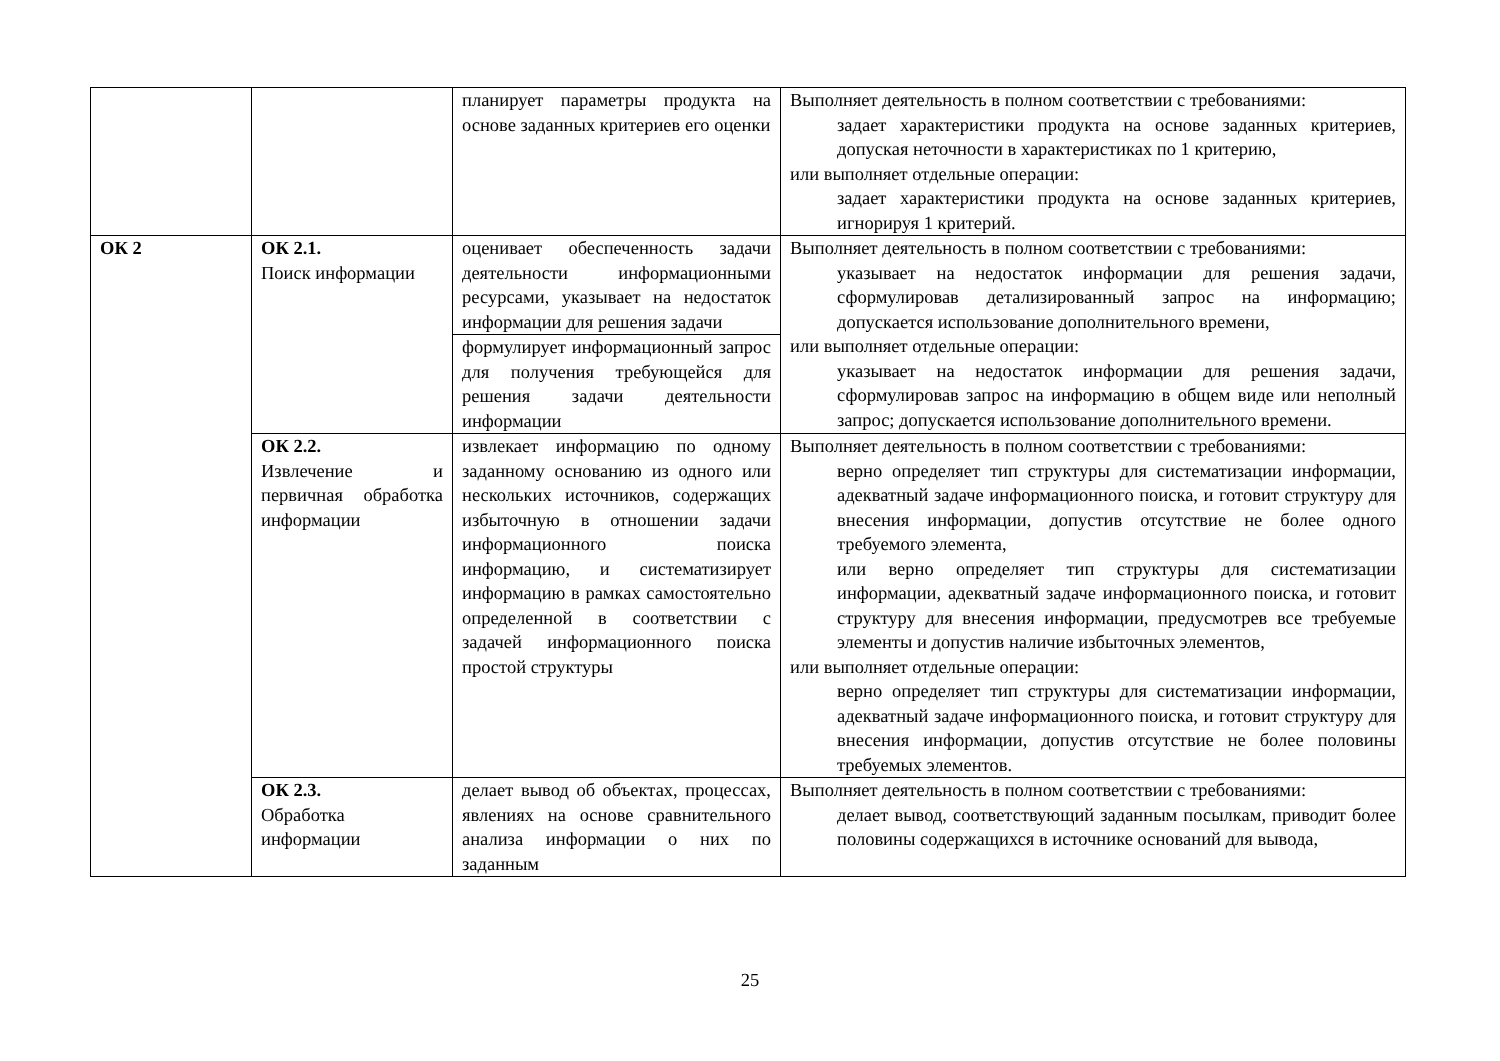| | | планирует параметры продукта на основе заданных критериев его оценки | Выполняет деятельность в полном соответствии с требованиями: задает характеристики продукта на основе заданных критериев, допуская неточности в характеристиках по 1 критерию, или выполняет отдельные операции: задает характеристики продукта на основе заданных критериев, игнорируя 1 критерий. |
| ОК 2 | ОК 2.1. Поиск информации | оценивает обеспеченность задачи деятельности информационными ресурсами, указывает на недостаток информации для решения задачи | Выполняет деятельность в полном соответствии с требованиями: указывает на недостаток информации для решения задачи, сформулировав детализированный запрос на информацию; допускается использование дополнительного времени, или выполняет отдельные операции: указывает на недостаток информации для решения задачи, сформулировав запрос на информацию в общем виде или неполный запрос; допускается использование дополнительного времени. |
| | | формулирует информационный запрос для получения требующейся для решения задачи деятельности информации | |
| | ОК 2.2. Извлечение и первичная обработка информации | извлекает информацию по одному заданному основанию из одного или нескольких источников, содержащих избыточную в отношении задачи информационного поиска информацию, и систематизирует информацию в рамках самостоятельно определенной в соответствии с задачей информационного поиска простой структуры | Выполняет деятельность в полном соответствии с требованиями: верно определяет тип структуры для систематизации информации, адекватный задаче информационного поиска, и готовит структуру для внесения информации, допустив отсутствие не более одного требуемого элемента, или верно определяет тип структуры для систематизации информации, адекватный задаче информационного поиска, и готовит структуру для внесения информации, предусмотрев все требуемые элементы и допустив наличие избыточных элементов, или выполняет отдельные операции: верно определяет тип структуры для систематизации информации, адекватный задаче информационного поиска, и готовит структуру для внесения информации, допустив отсутствие не более половины требуемых элементов. |
| | ОК 2.3. Обработка информации | делает вывод об объектах, процессах, явлениях на основе сравнительного анализа информации о них по заданным | Выполняет деятельность в полном соответствии с требованиями: делает вывод, соответствующий заданным посылкам, приводит более половины содержащихся в источнике оснований для вывода, |
25